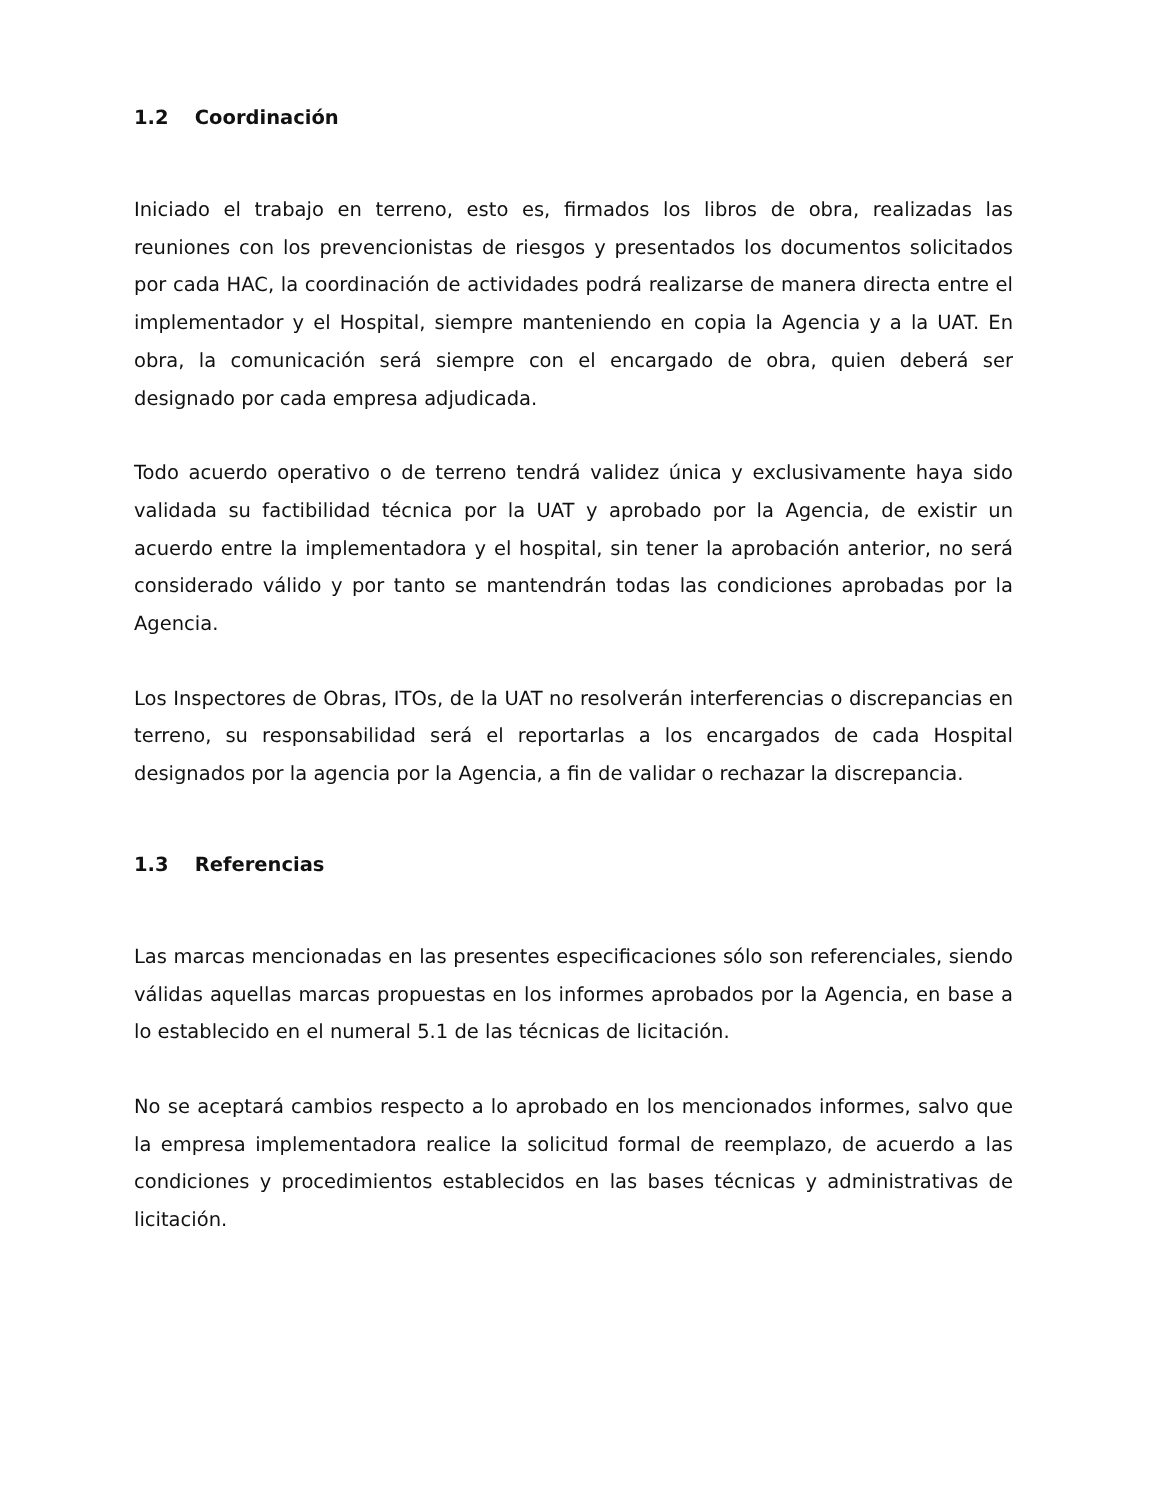1.2 Coordinación
Iniciado el trabajo en terreno, esto es, firmados los libros de obra, realizadas las reuniones con los prevencionistas de riesgos y presentados los documentos solicitados por cada HAC, la coordinación de actividades podrá realizarse de manera directa entre el implementador y el Hospital, siempre manteniendo en copia la Agencia y a la UAT. En obra, la comunicación será siempre con el encargado de obra, quien deberá ser designado por cada empresa adjudicada.
Todo acuerdo operativo o de terreno tendrá validez única y exclusivamente haya sido validada su factibilidad técnica por la UAT y aprobado por la Agencia, de existir un acuerdo entre la implementadora y el hospital, sin tener la aprobación anterior, no será considerado válido y por tanto se mantendrán todas las condiciones aprobadas por la Agencia.
Los Inspectores de Obras, ITOs, de la UAT no resolverán interferencias o discrepancias en terreno, su responsabilidad será el reportarlas a los encargados de cada Hospital designados por la agencia por la Agencia, a fin de validar o rechazar la discrepancia.
1.3 Referencias
Las marcas mencionadas en las presentes especificaciones sólo son referenciales, siendo válidas aquellas marcas propuestas en los informes aprobados por la Agencia, en base a lo establecido en el numeral 5.1 de las técnicas de licitación.
No se aceptará cambios respecto a lo aprobado en los mencionados informes, salvo que la empresa implementadora realice la solicitud formal de reemplazo, de acuerdo a las condiciones y procedimientos establecidos en las bases técnicas y administrativas de licitación.